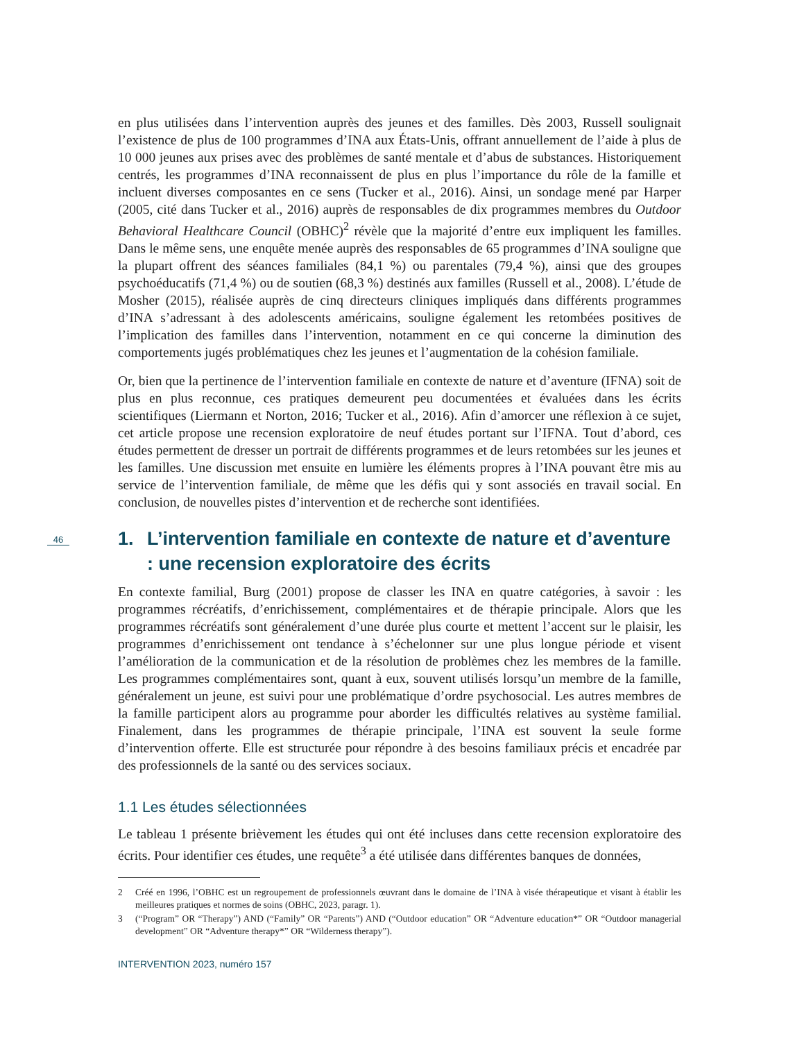46
en plus utilisées dans l’intervention auprès des jeunes et des familles. Dès 2003, Russell soulignait l’existence de plus de 100 programmes d’INA aux États-Unis, offrant annuellement de l’aide à plus de 10 000 jeunes aux prises avec des problèmes de santé mentale et d’abus de substances. Historiquement centrés, les programmes d’INA reconnaissent de plus en plus l’importance du rôle de la famille et incluent diverses composantes en ce sens (Tucker et al., 2016). Ainsi, un sondage mené par Harper (2005, cité dans Tucker et al., 2016) auprès de responsables de dix programmes membres du Outdoor Behavioral Healthcare Council (OBHC)<sup>2</sup> révèle que la majorité d’entre eux impliquent les familles. Dans le même sens, une enquête menée auprès des responsables de 65 programmes d’INA souligne que la plupart offrent des séances familiales (84,1 %) ou parentales (79,4 %), ainsi que des groupes psychoéducatifs (71,4 %) ou de soutien (68,3 %) destinés aux familles (Russell et al., 2008). L’étude de Mosher (2015), réalisée auprès de cinq directeurs cliniques impliqués dans différents programmes d’INA s’adressant à des adolescents américains, souligne également les retombées positives de l’implication des familles dans l’intervention, notamment en ce qui concerne la diminution des comportements jugés problématiques chez les jeunes et l’augmentation de la cohésion familiale.
Or, bien que la pertinence de l’intervention familiale en contexte de nature et d’aventure (IFNA) soit de plus en plus reconnue, ces pratiques demeurent peu documentées et évaluées dans les écrits scientifiques (Liermann et Norton, 2016; Tucker et al., 2016). Afin d’amorcer une réflexion à ce sujet, cet article propose une recension exploratoire de neuf études portant sur l’IFNA. Tout d’abord, ces études permettent de dresser un portrait de différents programmes et de leurs retombées sur les jeunes et les familles. Une discussion met ensuite en lumière les éléments propres à l’INA pouvant être mis au service de l’intervention familiale, de même que les défis qui y sont associés en travail social. En conclusion, de nouvelles pistes d’intervention et de recherche sont identifiées.
1. L’intervention familiale en contexte de nature et d’aventure : une recension exploratoire des écrits
En contexte familial, Burg (2001) propose de classer les INA en quatre catégories, à savoir : les programmes récréatifs, d’enrichissement, complémentaires et de thérapie principale. Alors que les programmes récréatifs sont généralement d’une durée plus courte et mettent l’accent sur le plaisir, les programmes d’enrichissement ont tendance à s’échelonner sur une plus longue période et visent l’amélioration de la communication et de la résolution de problèmes chez les membres de la famille. Les programmes complémentaires sont, quant à eux, souvent utilisés lorsqu’un membre de la famille, généralement un jeune, est suivi pour une problématique d’ordre psychosocial. Les autres membres de la famille participent alors au programme pour aborder les difficultés relatives au système familial. Finalement, dans les programmes de thérapie principale, l’INA est souvent la seule forme d’intervention offerte. Elle est structurée pour répondre à des besoins familiaux précis et encadrée par des professionnels de la santé ou des services sociaux.
1.1 Les études sélectionnées
Le tableau 1 présente brièvement les études qui ont été incluses dans cette recension exploratoire des écrits. Pour identifier ces études, une requête<sup>3</sup> a été utilisée dans différentes banques de données,
2 Créé en 1996, l’OBHC est un regroupement de professionnels œuvrant dans le domaine de l’INA à visée thérapeutique et visant à établir les meilleures pratiques et normes de soins (OBHC, 2023, paragr. 1).
3 (“Program” OR “Therapy”) AND (“Family” OR “Parents”) AND (“Outdoor education” OR “Adventure education*” OR “Outdoor managerial development” OR “Adventure therapy*” OR “Wilderness therapy”).
INTERVENTION 2023, numéro 157